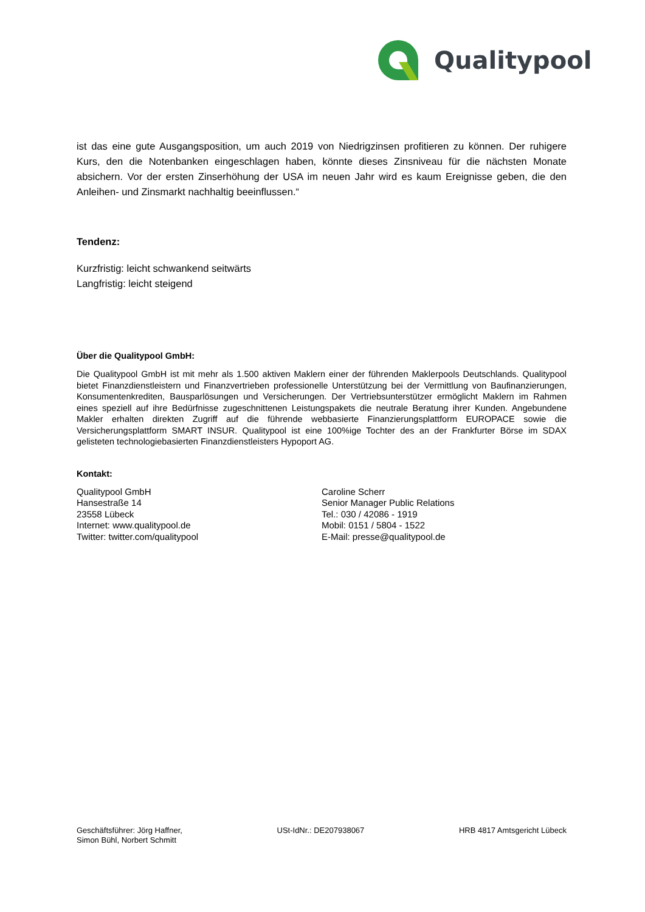Qualitypool
ist das eine gute Ausgangsposition, um auch 2019 von Niedrigzinsen profitieren zu können. Der ruhigere Kurs, den die Notenbanken eingeschlagen haben, könnte dieses Zinsniveau für die nächsten Monate absichern. Vor der ersten Zinserhöhung der USA im neuen Jahr wird es kaum Ereignisse geben, die den Anleihen- und Zinsmarkt nachhaltig beeinflussen.“
Tendenz:
Kurzfristig: leicht schwankend seitwärts
Langfristig: leicht steigend
Über die Qualitypool GmbH:
Die Qualitypool GmbH ist mit mehr als 1.500 aktiven Maklern einer der führenden Maklerpools Deutschlands. Qualitypool bietet Finanzdienstleistern und Finanzvertrieben professionelle Unterstützung bei der Vermittlung von Baufinanzierungen, Konsumentenkrediten, Bausparlösungen und Versicherungen. Der Vertriebsunterstützer ermöglicht Maklern im Rahmen eines speziell auf ihre Bedürfnisse zugeschnittenen Leistungspakets die neutrale Beratung ihrer Kunden. Angebundene Makler erhalten direkten Zugriff auf die führende webbasierte Finanzierungsplattform EUROPACE sowie die Versicherungsplattform SMART INSUR. Qualitypool ist eine 100%ige Tochter des an der Frankfurter Börse im SDAX gelisteten technologiebasierten Finanzdienstleisters Hypoport AG.
Kontakt:
Qualitypool GmbH
Hansestraße 14
23558 Lübeck
Internet: www.qualitypool.de
Twitter: twitter.com/qualitypool
Caroline Scherr
Senior Manager Public Relations
Tel.: 030 / 42086 - 1919
Mobil: 0151 / 5804 - 1522
E-Mail: presse@qualitypool.de
Geschäftsführer: Jörg Haffner,
Simon Bühl, Norbert Schmitt
USt-IdNr.: DE207938067 HRB 4817 Amtsgericht Lübeck